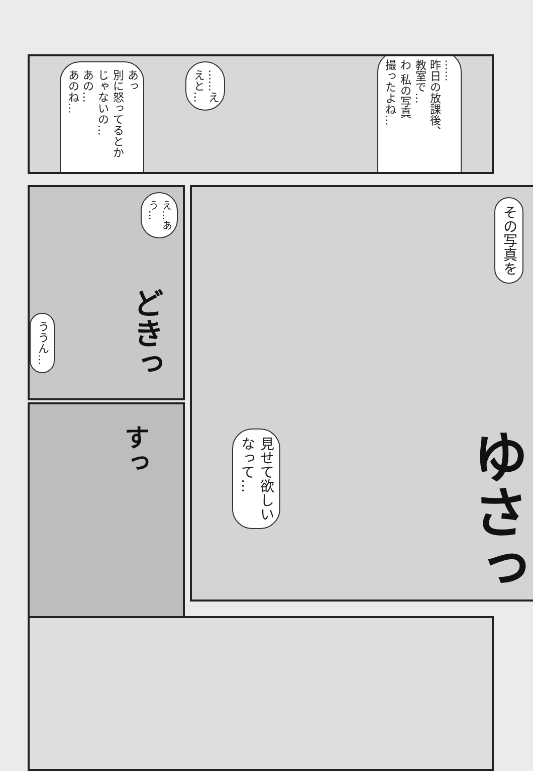……
昨日の放課後、
教室で…
わ 私の写真
撮ったよね…
……え
えと…
あっ
別に怒ってるとか
じゃないの…
あの…
あのね…
その写真を
ゆさっ
見せて欲しい
なって…
え…あ
う…
どきっ
ううん…
すっ